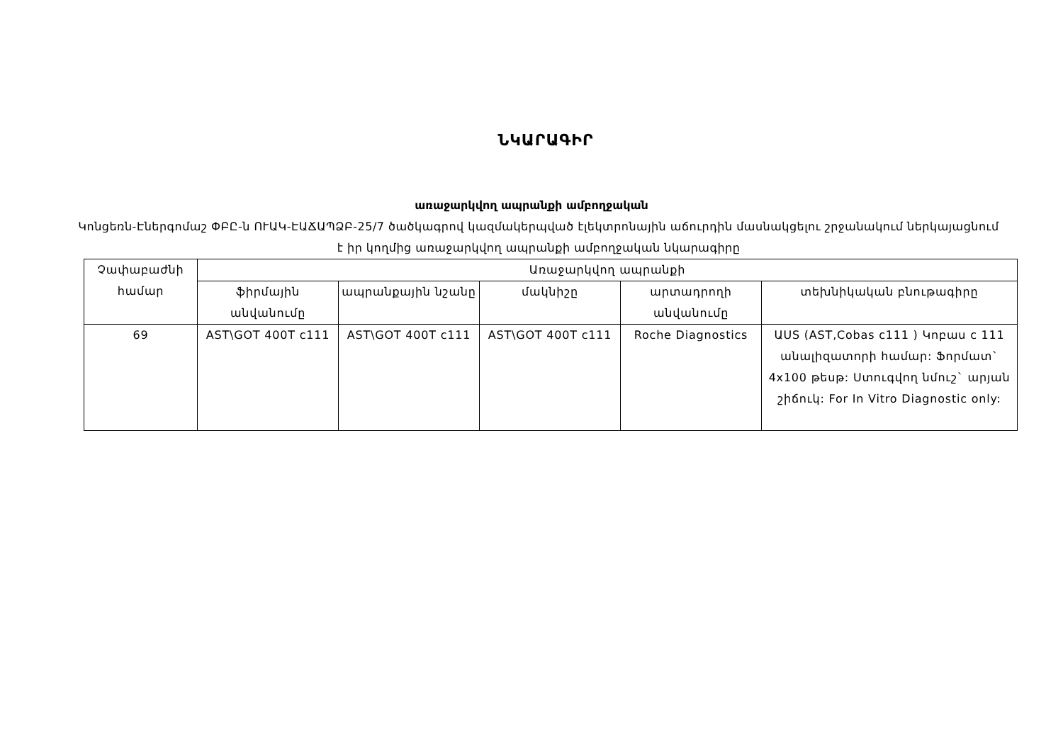ՆԿԱՐԱԳԻՐ
առաջարկվող ապրանքի ամբողջական
Կոնցեռն-Էներգոմաշ ՓԲԸ-ն ՈՒԱԿ-ԷԱՃԱՊՁԲ-25/7 ծածկագրով կազմակերպված էլեկտրոնային աճուրդին մասնակցելու շրջանակում ներկայացնում է իր կողմից առաջարկվող ապրանքի ամբողջական նկարագիրը
| Չափաբաժնի համար | Առաջարկվող ապրանքի | | | | |
| --- | --- | --- | --- | --- | --- |
| | ֆիրմային անվանումը | ապրանքային նշանը | մակնիշը | արտադրողի անվանումը | տեխնիկական բնութագիրը |
| 69 | AST\GOT 400T c111 | AST\GOT 400T c111 | AST\GOT 400T c111 | Roche Diagnostics | ԱUS (AST,Cobas c111 ) Կոբաս c 111 անալիզատորի համար: Ֆորմատ` 4x100 թեսթ: Ստուգվող նմուշ` արյան շիճուկ: For In Vitro Diagnostic only: |